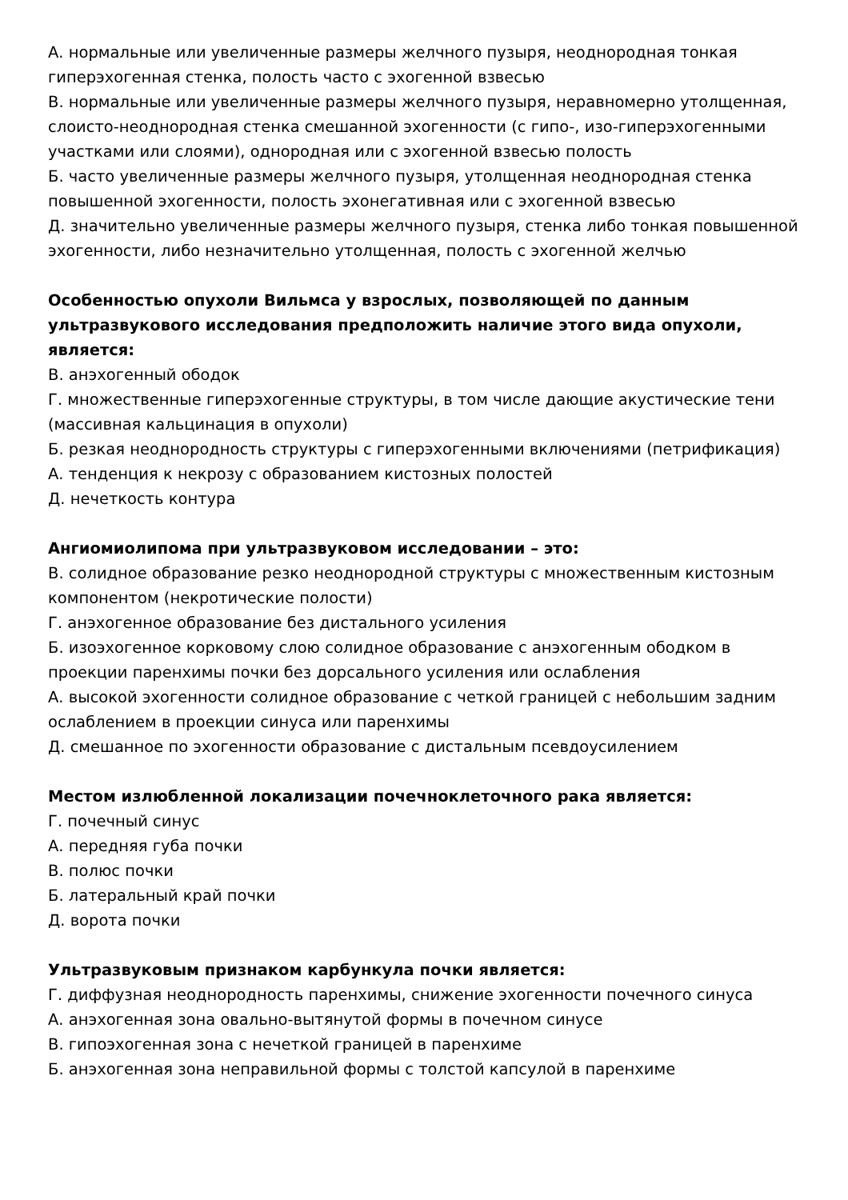А. нормальные или увеличенные размеры желчного пузыря, неоднородная тонкая гиперэхогенная стенка, полость часто с эхогенной взвесью
В. нормальные или увеличенные размеры желчного пузыря, неравномерно утолщенная, слоисто-неоднородная стенка смешанной эхогенности (с гипо-, изо-гиперэхогенными участками или слоями), однородная или с эхогенной взвесью полость
Б. часто увеличенные размеры желчного пузыря, утолщенная неоднородная стенка повышенной эхогенности, полость эхонегативная или с эхогенной взвесью
Д. значительно увеличенные размеры желчного пузыря, стенка либо тонкая повышенной эхогенности, либо незначительно утолщенная, полость с эхогенной желчью
Особенностью опухоли Вильмса у взрослых, позволяющей по данным ультразвукового исследования предположить наличие этого вида опухоли, является:
В. анэхогенный ободок
Г. множественные гиперэхогенные структуры, в том числе дающие акустические тени (массивная кальцинация в опухоли)
Б. резкая неоднородность структуры с гиперэхогенными включениями (петрификация)
А. тенденция к некрозу с образованием кистозных полостей
Д. нечеткость контура
Ангиомиолипома при ультразвуковом исследовании – это:
В. солидное образование резко неоднородной структуры с множественным кистозным компонентом (некротические полости)
Г. анэхогенное образование без дистального усиления
Б. изоэхогенное корковому слою солидное образование с анэхогенным ободком в проекции паренхимы почки без дорсального усиления или ослабления
А. высокой эхогенности солидное образование с четкой границей с небольшим задним ослаблением в проекции синуса или паренхимы
Д. смешанное по эхогенности образование с дистальным псевдоусилением
Местом излюбленной локализации почечноклеточного рака является:
Г. почечный синус
А. передняя губа почки
В. полюс почки
Б. латеральный край почки
Д. ворота почки
Ультразвуковым признаком карбункула почки является:
Г. диффузная неоднородность паренхимы, снижение эхогенности почечного синуса
А. анэхогенная зона овально-вытянутой формы в почечном синусе
В. гипоэхогенная зона с нечеткой границей в паренхиме
Б. анэхогенная зона неправильной формы с толстой капсулой в паренхиме